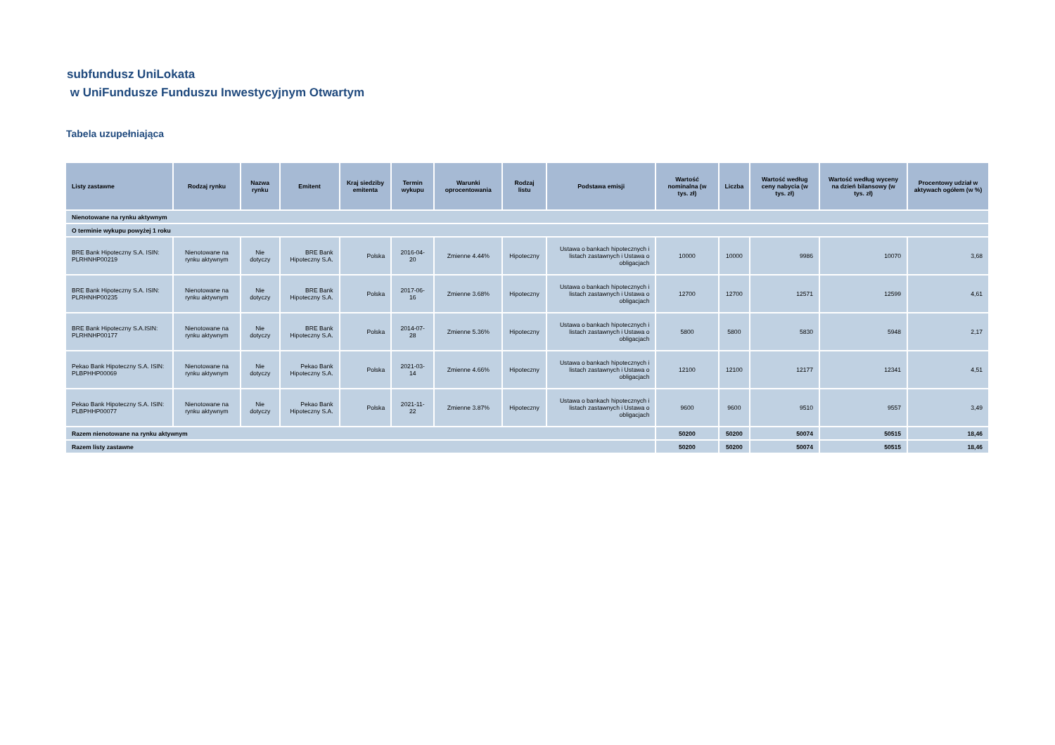subfundusz UniLokata
w UniFundusze Funduszu Inwestycyjnym Otwartym
Tabela uzupełniająca
| Listy zastawne | Rodzaj rynku | Nazwa rynku | Emitent | Kraj siedziby emitenta | Termin wykupu | Warunki oprocentowania | Rodzaj listu | Podstawa emisji | Wartość nominalna (w tys. zł) | Liczba | Wartość według ceny nabycia (w tys. zł) | Wartość według wyceny na dzień bilansowy (w tys. zł) | Procentowy udział w aktywach ogółem (w %) |
| --- | --- | --- | --- | --- | --- | --- | --- | --- | --- | --- | --- | --- | --- |
| Nienotowane na rynku aktywnym | | | | | | | | | | | | | |
| O terminie wykupu powyżej 1 roku | | | | | | | | | | | | | |
| BRE Bank Hipoteczny S.A. ISIN: PLRHNHP00219 | Nienotowane na rynku aktywnym | Nie dotyczy | BRE Bank Hipoteczny S.A. | Polska | 2016-04-20 | Zmienne 4.44% | Hipoteczny | Ustawa o bankach hipotecznych i listach zastawnych i Ustawa o obligacjach | 10000 | 10000 | 9986 | 10070 | 3,68 |
| BRE Bank Hipoteczny S.A. ISIN: PLRHNHP00235 | Nienotowane na rynku aktywnym | Nie dotyczy | BRE Bank Hipoteczny S.A. | Polska | 2017-06-16 | Zmienne 3.68% | Hipoteczny | Ustawa o bankach hipotecznych i listach zastawnych i Ustawa o obligacjach | 12700 | 12700 | 12571 | 12599 | 4,61 |
| BRE Bank Hipoteczny S.A.ISIN: PLRHNHP00177 | Nienotowane na rynku aktywnym | Nie dotyczy | BRE Bank Hipoteczny S.A. | Polska | 2014-07-28 | Zmienne 5.36% | Hipoteczny | Ustawa o bankach hipotecznych i listach zastawnych i Ustawa o obligacjach | 5800 | 5800 | 5830 | 5948 | 2,17 |
| Pekao Bank Hipoteczny S.A. ISIN: PLBPHHP00069 | Nienotowane na rynku aktywnym | Nie dotyczy | Pekao Bank Hipoteczny S.A. | Polska | 2021-03-14 | Zmienne 4.66% | Hipoteczny | Ustawa o bankach hipotecznych i listach zastawnych i Ustawa o obligacjach | 12100 | 12100 | 12177 | 12341 | 4,51 |
| Pekao Bank Hipoteczny S.A. ISIN: PLBPHHP00077 | Nienotowane na rynku aktywnym | Nie dotyczy | Pekao Bank Hipoteczny S.A. | Polska | 2021-11-22 | Zmienne 3.87% | Hipoteczny | Ustawa o bankach hipotecznych i listach zastawnych i Ustawa o obligacjach | 9600 | 9600 | 9510 | 9557 | 3,49 |
| Razem nienotowane na rynku aktywnym | | | | | | | | | 50200 | 50200 | 50074 | 50515 | 18,46 |
| Razem listy zastawne | | | | | | | | | 50200 | 50200 | 50074 | 50515 | 18,46 |